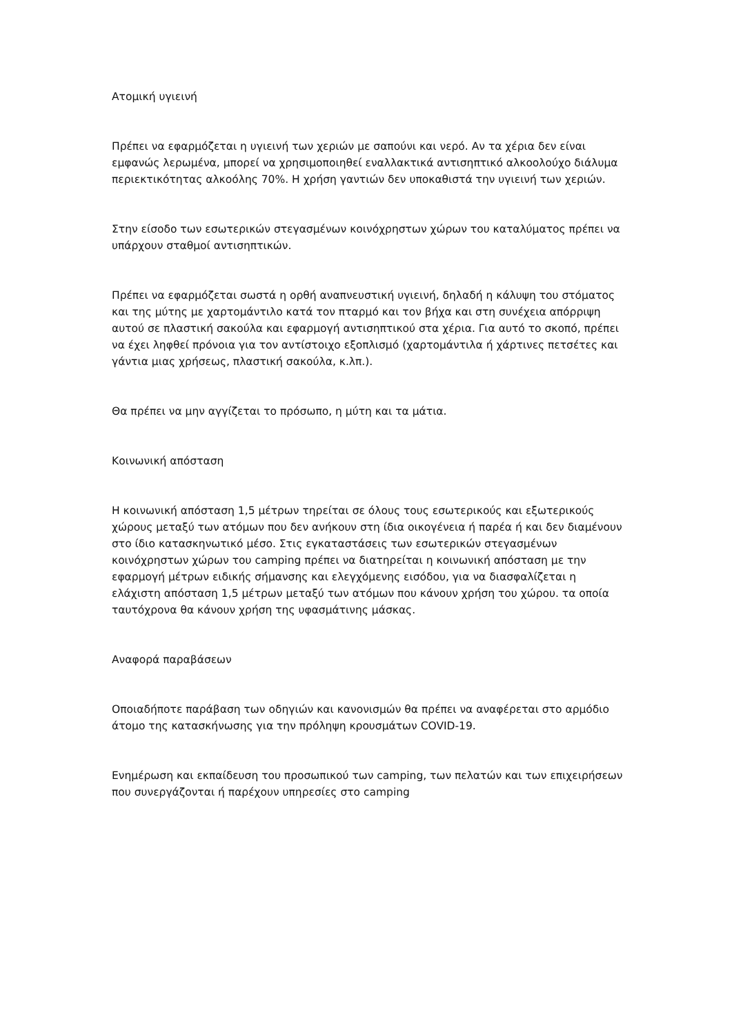Ατομική υγιεινή
Πρέπει να εφαρμόζεται η υγιεινή των χεριών με σαπούνι και νερό. Αν τα χέρια δεν είναι εμφανώς λερωμένα, μπορεί να χρησιμοποιηθεί εναλλακτικά αντισηπτικό αλκοολούχο διάλυμα περιεκτικότητας αλκοόλης 70%. Η χρήση γαντιών δεν υποκαθιστά την υγιεινή των χεριών.
Στην είσοδο των εσωτερικών στεγασμένων κοινόχρηστων χώρων του καταλύματος πρέπει να υπάρχουν σταθμοί αντισηπτικών.
Πρέπει να εφαρμόζεται σωστά η ορθή αναπνευστική υγιεινή, δηλαδή η κάλυψη του στόματος και της μύτης με χαρτομάντιλο κατά τον πταρμό και τον βήχα και στη συνέχεια απόρριψη αυτού σε πλαστική σακούλα και εφαρμογή αντισηπτικού στα χέρια. Για αυτό το σκοπό, πρέπει να έχει ληφθεί πρόνοια για τον αντίστοιχο εξοπλισμό (χαρτομάντιλα ή χάρτινες πετσέτες και γάντια μιας χρήσεως, πλαστική σακούλα, κ.λπ.).
Θα πρέπει να μην αγγίζεται το πρόσωπο, η μύτη και τα μάτια.
Κοινωνική απόσταση
Η κοινωνική απόσταση 1,5 μέτρων τηρείται σε όλους τους εσωτερικούς και εξωτερικούς χώρους μεταξύ των ατόμων που δεν ανήκουν στη ίδια οικογένεια ή παρέα ή και δεν διαμένουν στο ίδιο κατασκηνωτικό μέσο. Στις εγκαταστάσεις των εσωτερικών στεγασμένων κοινόχρηστων χώρων του camping πρέπει να διατηρείται η κοινωνική απόσταση με την εφαρμογή μέτρων ειδικής σήμανσης και ελεγχόμενης εισόδου, για να διασφαλίζεται η ελάχιστη απόσταση 1,5 μέτρων μεταξύ των ατόμων που κάνουν χρήση του χώρου. τα οποία ταυτόχρονα θα κάνουν χρήση της υφασμάτινης μάσκας.
Αναφορά παραβάσεων
Οποιαδήποτε παράβαση των οδηγιών και κανονισμών θα πρέπει να αναφέρεται στο αρμόδιο άτομο της κατασκήνωσης για την πρόληψη κρουσμάτων COVID-19.
Ενημέρωση και εκπαίδευση του προσωπικού των camping, των πελατών και των επιχειρήσεων που συνεργάζονται ή παρέχουν υπηρεσίες στο camping